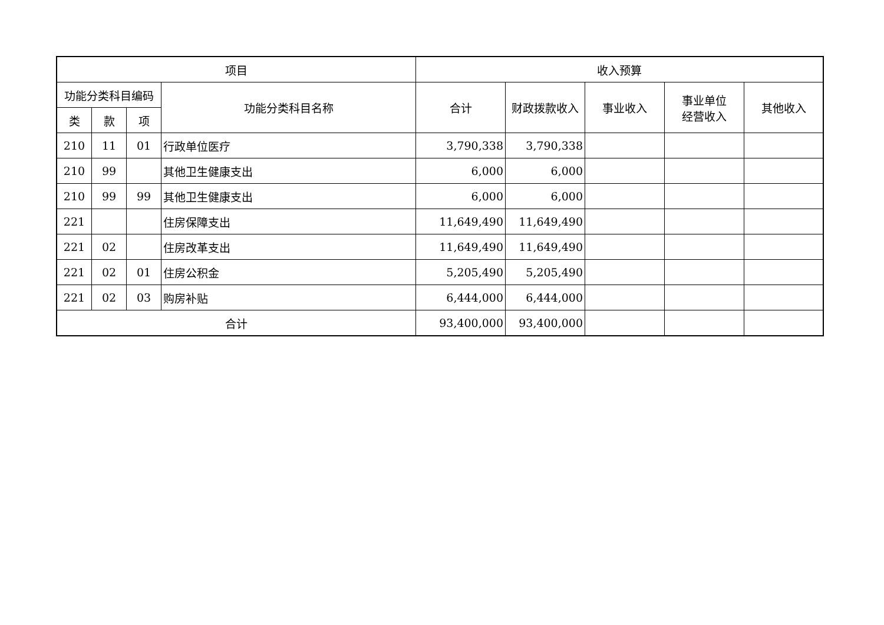| 项目 | | | | 收入预算 | | | | |
| --- | --- | --- | --- | --- | --- | --- | --- | --- |
| 功能分类科目编码 | | | 功能分类科目名称 | 合计 | 财政拨款收入 | 事业收入 | 事业单位 经营收入 | 其他收入 |
| 类 | 款 | 项 | | | | | | |
| 210 | 11 | 01 | 行政单位医疗 | 3,790,338 | 3,790,338 | | | |
| 210 | 99 | | 其他卫生健康支出 | 6,000 | 6,000 | | | |
| 210 | 99 | 99 | 其他卫生健康支出 | 6,000 | 6,000 | | | |
| 221 | | | 住房保障支出 | 11,649,490 | 11,649,490 | | | |
| 221 | 02 | | 住房改革支出 | 11,649,490 | 11,649,490 | | | |
| 221 | 02 | 01 | 住房公积金 | 5,205,490 | 5,205,490 | | | |
| 221 | 02 | 03 | 购房补贴 | 6,444,000 | 6,444,000 | | | |
| 合计 | | | | 93,400,000 | 93,400,000 | | | |